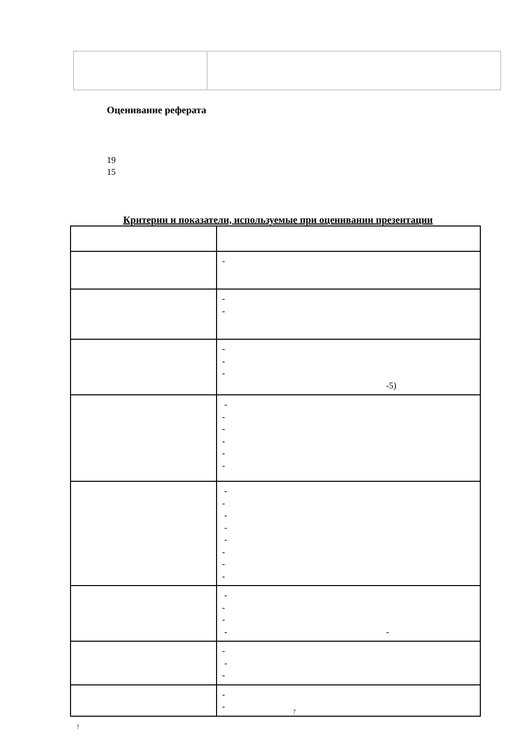Оценивание реферата
19
15
Критерии и показатели, используемые при оценивании презентации
| | - |
| | - - |
| | - - - -5) |
| | - - - - - - |
| | - - - - - - - - |
| | - - - - - |
| | - - - |
| | - - |
?
?